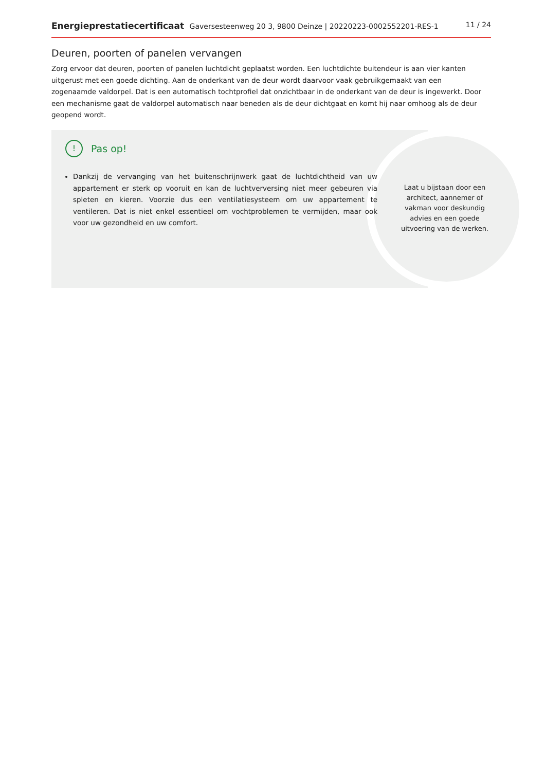Energieprestatiecertificaat Gaversesteenweg 20 3, 9800 Deinze | 20220223-0002552201-RES-1
11 / 24
Deuren, poorten of panelen vervangen
Zorg ervoor dat deuren, poorten of panelen luchtdicht geplaatst worden. Een luchtdichte buitendeur is aan vier kanten uitgerust met een goede dichting. Aan de onderkant van de deur wordt daarvoor vaak gebruikgemaakt van een zogenaamde valdorpel. Dat is een automatisch tochtprofiel dat onzichtbaar in de onderkant van de deur is ingewerkt. Door een mechanisme gaat de valdorpel automatisch naar beneden als de deur dichtgaat en komt hij naar omhoog als de deur geopend wordt.
!
Pas op!
Dankzij de vervanging van het buitenschrijnwerk gaat de luchtdichtheid van uw appartement er sterk op vooruit en kan de luchtverversing niet meer gebeuren via spleten en kieren. Voorzie dus een ventilatiesysteem om uw appartement te ventileren. Dat is niet enkel essentieel om vochtproblemen te vermijden, maar ook voor uw gezondheid en uw comfort.
Laat u bijstaan door een architect, aannemer of vakman voor deskundig advies en een goede uitvoering van de werken.